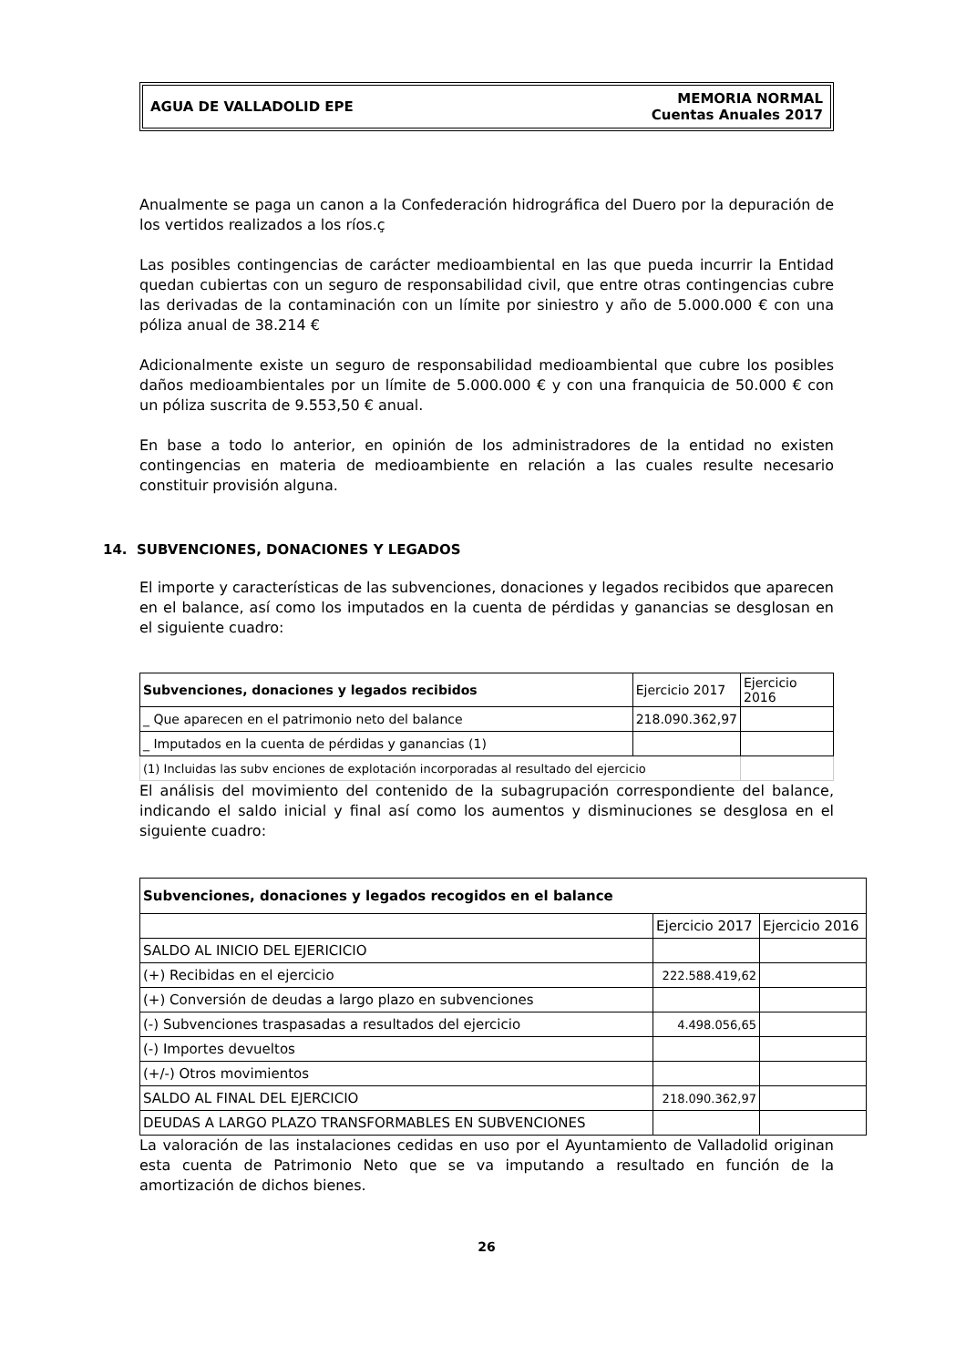AGUA DE VALLADOLID EPE
MEMORIA NORMAL
Cuentas Anuales 2017
Anualmente se paga un canon a la Confederación hidrográfica del Duero por la depuración de los vertidos realizados a los ríos.ç
Las posibles contingencias de carácter medioambiental en las que pueda incurrir la Entidad quedan cubiertas con un seguro de responsabilidad civil, que entre otras contingencias cubre las derivadas de la contaminación con un límite por siniestro y año de 5.000.000 € con una póliza anual de 38.214 €
Adicionalmente existe un seguro de responsabilidad medioambiental que cubre los posibles daños medioambientales por un límite de 5.000.000 € y con una franquicia de 50.000 € con un póliza suscrita de 9.553,50 € anual.
En base a todo lo anterior, en opinión de los administradores de la entidad no existen contingencias en materia de medioambiente en relación a las cuales resulte necesario constituir provisión alguna.
14. SUBVENCIONES, DONACIONES Y LEGADOS
El importe y características de las subvenciones, donaciones y legados recibidos que aparecen en el balance, así como los imputados en la cuenta de pérdidas y ganancias se desglosan en el siguiente cuadro:
| Subvenciones, donaciones y legados recibidos | Ejercicio 2017 | Ejercicio 2016 |
| _ Que aparecen en el patrimonio neto del balance | 218.090.362,97 | |
| _ Imputados en la cuenta de pérdidas y ganancias (1) | | |
| (1) Incluidas las subv enciones de explotación incorporadas al resultado del ejercicio | | |
El análisis del movimiento del contenido de la subagrupación correspondiente del balance, indicando el saldo inicial y final así como los aumentos y disminuciones se desglosa en el siguiente cuadro:
| Subvenciones, donaciones y legados recogidos en el balance | | |
| --- | --- | --- |
| | Ejercicio 2017 | Ejercicio 2016 |
| SALDO AL INICIO DEL EJERICICIO | | |
| (+) Recibidas en el ejercicio | 222.588.419,62 | |
| (+) Conversión de deudas a largo plazo en subvenciones | | |
| (-) Subvenciones traspasadas a resultados del ejercicio | 4.498.056,65 | |
| (-) Importes devueltos | | |
| (+/-) Otros movimientos | | |
| SALDO AL FINAL DEL EJERCICIO | 218.090.362,97 | |
| DEUDAS A LARGO PLAZO TRANSFORMABLES EN SUBVENCIONES | | |
La valoración de las instalaciones cedidas en uso por el Ayuntamiento de Valladolid originan esta cuenta de Patrimonio Neto que se va imputando a resultado en función de la amortización de dichos bienes.
26